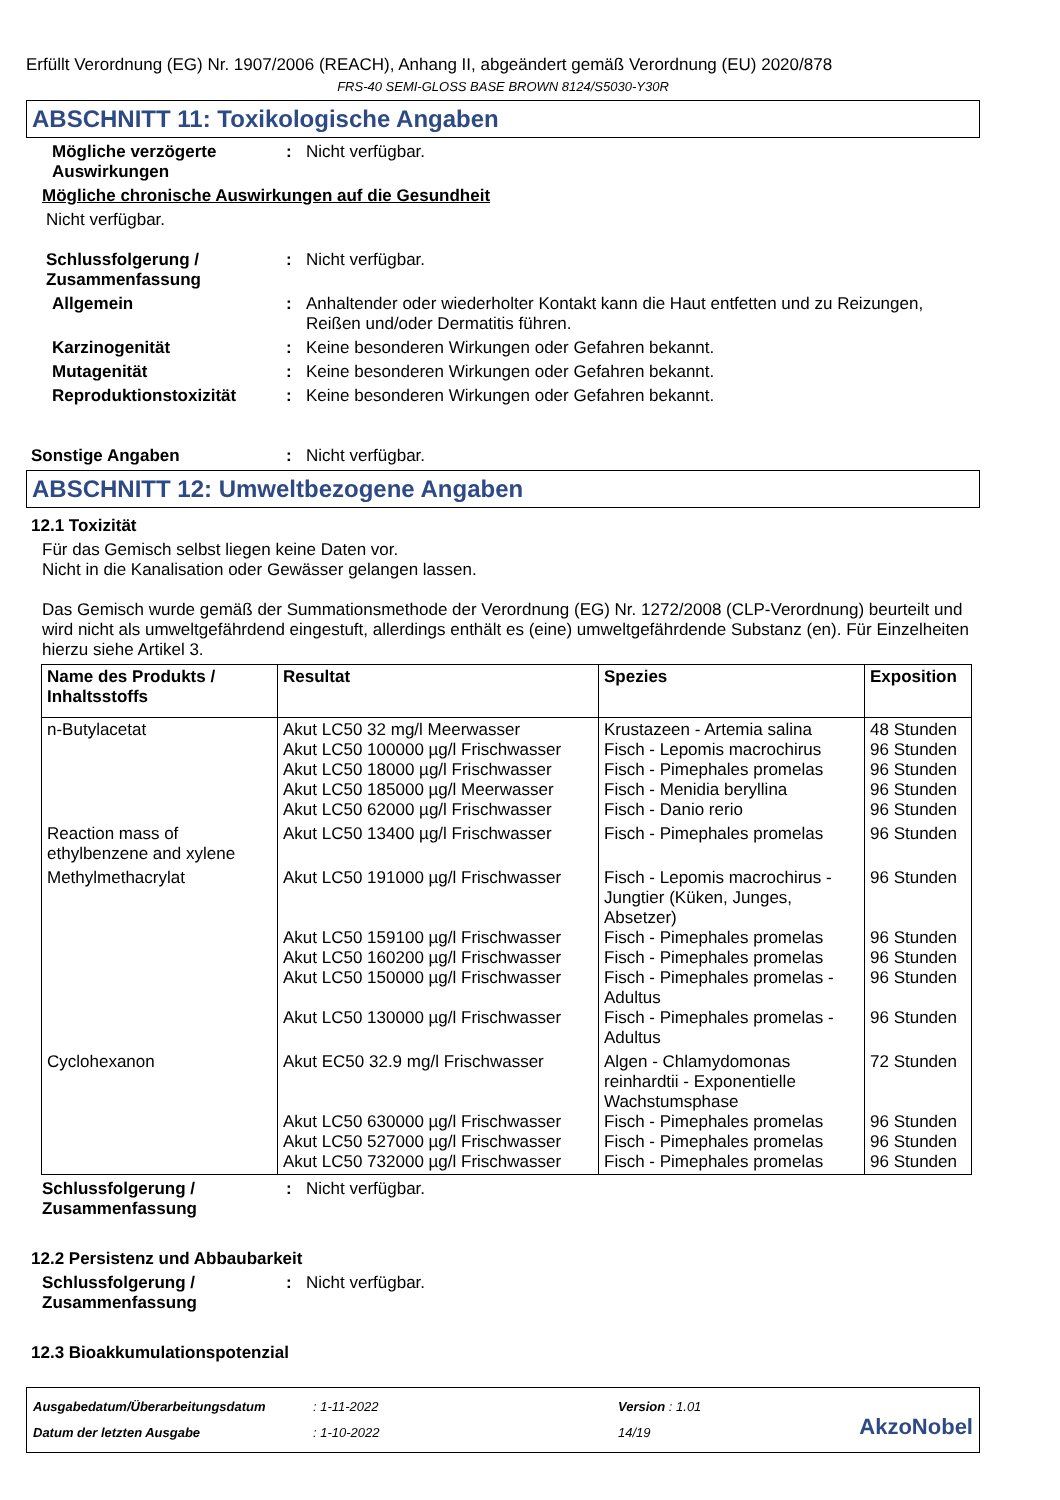Erfüllt Verordnung (EG) Nr. 1907/2006 (REACH), Anhang II, abgeändert gemäß Verordnung (EU) 2020/878
FRS-40 SEMI-GLOSS BASE BROWN 8124/S5030-Y30R
ABSCHNITT 11: Toxikologische Angaben
Mögliche verzögerte Auswirkungen
: Nicht verfügbar.
Mögliche chronische Auswirkungen auf die Gesundheit
Nicht verfügbar.
Schlussfolgerung / Zusammenfassung
: Nicht verfügbar.
Allgemein : Anhaltender oder wiederholter Kontakt kann die Haut entfetten und zu Reizungen, Reißen und/oder Dermatitis führen.
Karzinogenität : Keine besonderen Wirkungen oder Gefahren bekannt.
Mutagenität : Keine besonderen Wirkungen oder Gefahren bekannt.
Reproduktionstoxizität : Keine besonderen Wirkungen oder Gefahren bekannt.
Sonstige Angaben : Nicht verfügbar.
ABSCHNITT 12: Umweltbezogene Angaben
12.1 Toxizität
Für das Gemisch selbst liegen keine Daten vor.
Nicht in die Kanalisation oder Gewässer gelangen lassen.
Das Gemisch wurde gemäß der Summationsmethode der Verordnung (EG) Nr. 1272/2008 (CLP-Verordnung) beurteilt und wird nicht als umweltgefährdend eingestuft, allerdings enthält es (eine) umweltgefährdende Substanz (en). Für Einzelheiten hierzu siehe Artikel 3.
| Name des Produkts / Inhaltsstoffs | Resultat | Spezies | Exposition |
| --- | --- | --- | --- |
| n-Butylacetat | Akut LC50 32 mg/l Meerwasser Akut LC50 100000 µg/l Frischwasser Akut LC50 18000 µg/l Frischwasser Akut LC50 185000 µg/l Meerwasser Akut LC50 62000 µg/l Frischwasser | Krustazeen - Artemia salina Fisch - Lepomis macrochirus Fisch - Pimephales promelas Fisch - Menidia beryllina Fisch - Danio rerio | 48 Stunden 96 Stunden 96 Stunden 96 Stunden 96 Stunden |
| Reaction mass of ethylbenzene and xylene | Akut LC50 13400 µg/l Frischwasser | Fisch - Pimephales promelas | 96 Stunden |
| Methylmethacrylat | Akut LC50 191000 µg/l Frischwasser Akut LC50 159100 µg/l Frischwasser Akut LC50 160200 µg/l Frischwasser Akut LC50 150000 µg/l Frischwasser Akut LC50 130000 µg/l Frischwasser | Fisch - Lepomis macrochirus - Jungtier (Küken, Junges, Absetzer) Fisch - Pimephales promelas Fisch - Pimephales promelas Fisch - Pimephales promelas - Adultus Fisch - Pimephales promelas - Adultus | 96 Stunden 96 Stunden 96 Stunden 96 Stunden 96 Stunden |
| Cyclohexanon | Akut EC50 32.9 mg/l Frischwasser Akut LC50 630000 µg/l Frischwasser Akut LC50 527000 µg/l Frischwasser Akut LC50 732000 µg/l Frischwasser | Algen - Chlamydomonas reinhardtii - Exponentielle Wachstumsphase Fisch - Pimephales promelas Fisch - Pimephales promelas Fisch - Pimephales promelas | 72 Stunden 96 Stunden 96 Stunden 96 Stunden |
Schlussfolgerung / Zusammenfassung
: Nicht verfügbar.
12.2 Persistenz und Abbaubarkeit
Schlussfolgerung / Zusammenfassung
: Nicht verfügbar.
12.3 Bioakkumulationspotenzial
Ausgabedatum/Überarbeitungsdatum
Datum der letzten Ausgabe
: 1-11-2022
: 1-10-2022
Version : 1.01
14/19
AkzoNobel